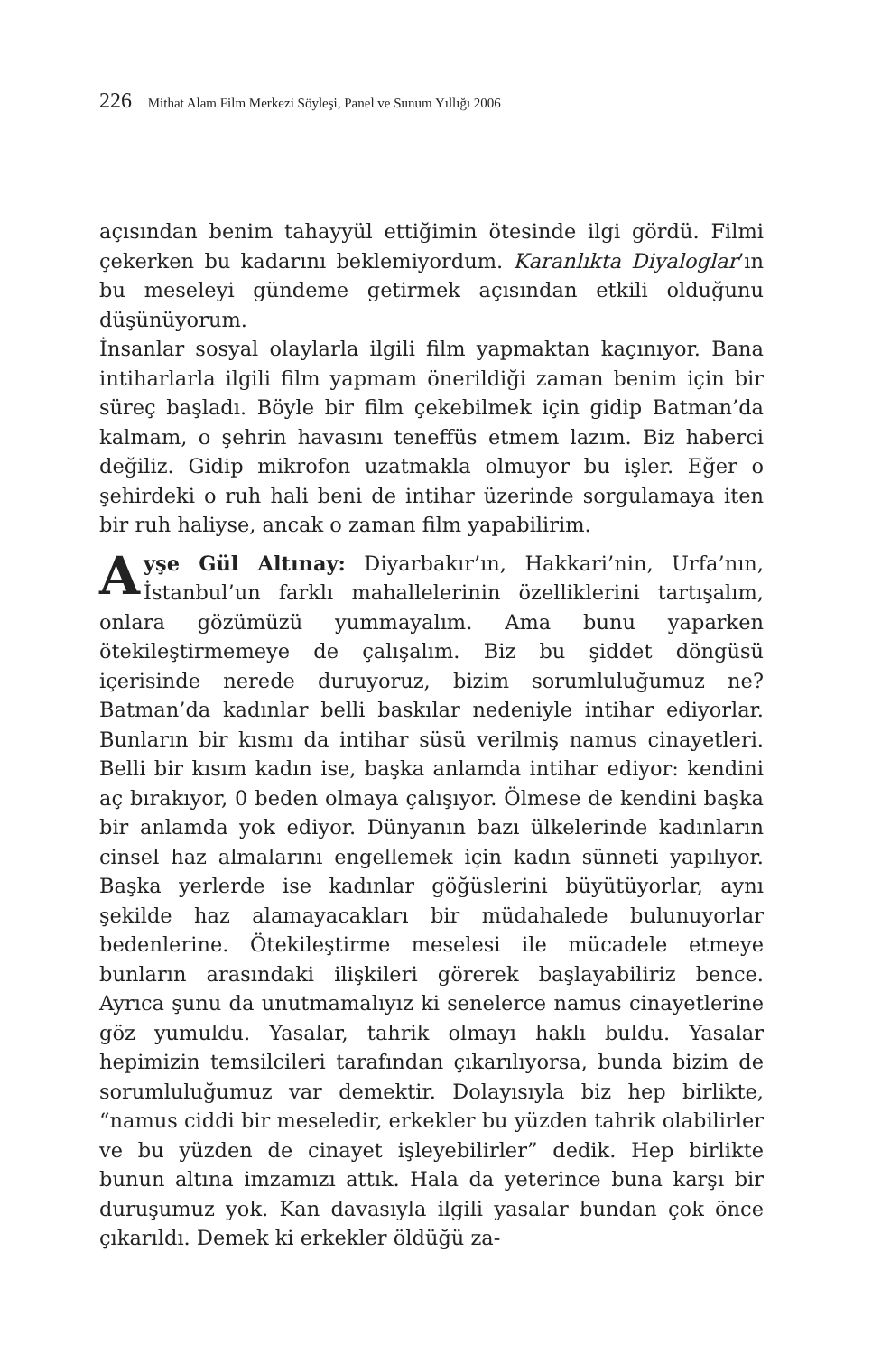226 Mithat Alam Film Merkezi Söyleşi, Panel ve Sunum Yıllığı 2006
açısından benim tahayyül ettiğimin ötesinde ilgi gördü. Filmi çekerken bu kadarını beklemiyordum. Karanlıkta Diyaloglar’ın bu meseleyi gündeme getirmek açısından etkili olduğunu düşünüyorum.
İnsanlar sosyal olaylarla ilgili film yapmaktan kaçınıyor. Bana intiharlarla ilgili film yapmam önerildiği zaman benim için bir süreç başladı. Böyle bir film çekebilmek için gidip Batman’da kalmam, o şehrin havasını teneffüs etmem lazım. Biz haberci değiliz. Gidip mikrofon uzatmakla olmuyor bu işler. Eğer o şehirdeki o ruh hali beni de intihar üzerinde sorgulamaya iten bir ruh haliyse, ancak o zaman film yapabilirim.
Ayşe Gül Altınay: Diyarbakır’ın, Hakkari’nin, Urfa’nın, İstanbul’un farklı mahallelerinin özelliklerini tartışalım, onlara gözümüzü yummayalım. Ama bunu yaparken ötekileştirmemeye de çalışalım. Biz bu şiddet döngüsü içerisinde nerede duruyoruz, bizim sorumluluğumuz ne? Batman’da kadınlar belli baskılar nedeniyle intihar ediyorlar. Bunların bir kısmı da intihar süsü verilmiş namus cinayetleri. Belli bir kısım kadın ise, başka anlamda intihar ediyor: kendini aç bırakıyor, 0 beden olmaya çalışıyor. Ölmese de kendini başka bir anlamda yok ediyor. Dünyanın bazı ülkelerinde kadınların cinsel haz almalarını engellemek için kadın sünneti yapılıyor. Başka yerlerde ise kadınlar göğüslerini büyütüyorlar, aynı şekilde haz alamayacakları bir müdahalede bulunuyorlar bedenlerine. Ötekileştirme meselesi ile mücadele etmeye bunların arasındaki ilişkileri görerek başlayabiliriz bence. Ayrıca şunu da unutmamalıyız ki senelerce namus cinayetlerine göz yumuldu. Yasalar, tahrik olmayı haklı buldu. Yasalar hepimizin temsilcileri tarafından çıkarılıyorsa, bunda bizim de sorumluluğumuz var demektir. Dolayısıyla biz hep birlikte, “namus ciddi bir meseledir, erkekler bu yüzden tahrik olabilirler ve bu yüzden de cinayet işleyebilirler” dedik. Hep birlikte bunun altına imzamızı attık. Hala da yeterince buna karşı bir duruşumuz yok. Kan davasıyla ilgili yasalar bundan çok önce çıkarıldı. Demek ki erkekler öldüğü za-